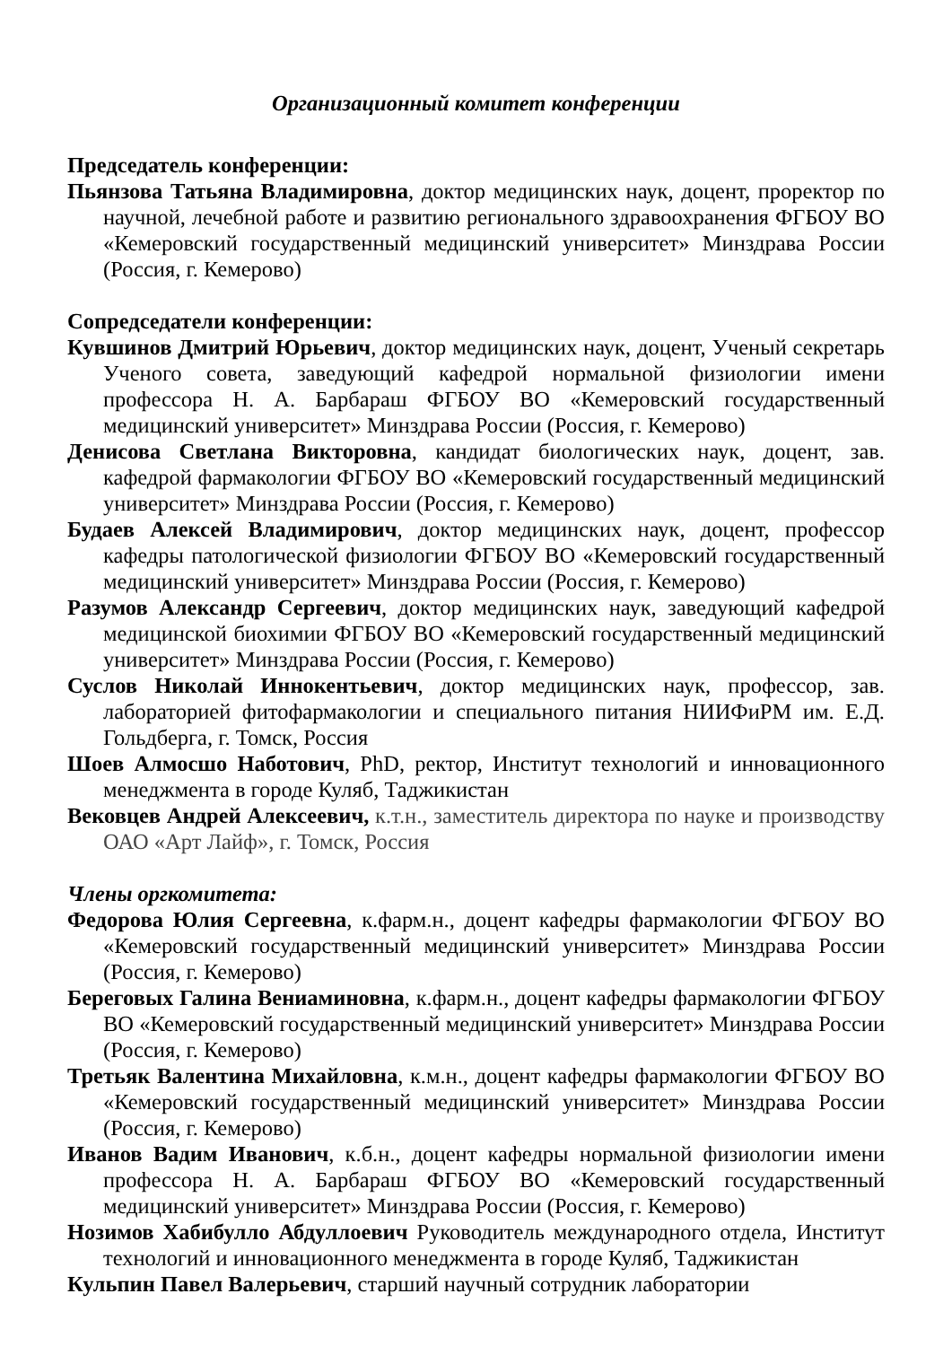Организационный комитет конференции
Председатель конференции:
Пьянзова Татьяна Владимировна, доктор медицинских наук, доцент, проректор по научной, лечебной работе и развитию регионального здравоохранения ФГБОУ ВО «Кемеровский государственный медицинский университет» Минздрава России (Россия, г. Кемерово)
Сопредседатели конференции:
Кувшинов Дмитрий Юрьевич, доктор медицинских наук, доцент, Ученый секретарь Ученого совета, заведующий кафедрой нормальной физиологии имени профессора Н. А. Барбараш ФГБОУ ВО «Кемеровский государственный медицинский университет» Минздрава России (Россия, г. Кемерово)
Денисова Светлана Викторовна, кандидат биологических наук, доцент, зав. кафедрой фармакологии ФГБОУ ВО «Кемеровский государственный медицинский университет» Минздрава России (Россия, г. Кемерово)
Будаев Алексей Владимирович, доктор медицинских наук, доцент, профессор кафедры патологической физиологии ФГБОУ ВО «Кемеровский государственный медицинский университет» Минздрава России (Россия, г. Кемерово)
Разумов Александр Сергеевич, доктор медицинских наук, заведующий кафедрой медицинской биохимии ФГБОУ ВО «Кемеровский государственный медицинский университет» Минздрава России (Россия, г. Кемерово)
Суслов Николай Иннокентьевич, доктор медицинских наук, профессор, зав. лабораторией фитофармакологии и специального питания НИИФиРМ им. Е.Д. Гольдберга, г. Томск, Россия
Шоев Алмосшо Наботович, PhD, ректор, Институт технологий и инновационного менеджмента в городе Куляб, Таджикистан
Вековцев Андрей Алексеевич, к.т.н., заместитель директора по науке и производству ОАО «Арт Лайф», г. Томск, Россия
Члены оргкомитета:
Федорова Юлия Сергеевна, к.фарм.н., доцент кафедры фармакологии ФГБОУ ВО «Кемеровский государственный медицинский университет» Минздрава России (Россия, г. Кемерово)
Береговых Галина Вениаминовна, к.фарм.н., доцент кафедры фармакологии ФГБОУ ВО «Кемеровский государственный медицинский университет» Минздрава России (Россия, г. Кемерово)
Третьяк Валентина Михайловна, к.м.н., доцент кафедры фармакологии ФГБОУ ВО «Кемеровский государственный медицинский университет» Минздрава России (Россия, г. Кемерово)
Иванов Вадим Иванович, к.б.н., доцент кафедры нормальной физиологии имени профессора Н. А. Барбараш ФГБОУ ВО «Кемеровский государственный медицинский университет» Минздрава России (Россия, г. Кемерово)
Нозимов Хабибулло Абдуллоевич Руководитель международного отдела, Институт технологий и инновационного менеджмента в городе Куляб, Таджикистан
Кульпин Павел Валерьевич, старший научный сотрудник лаборатории